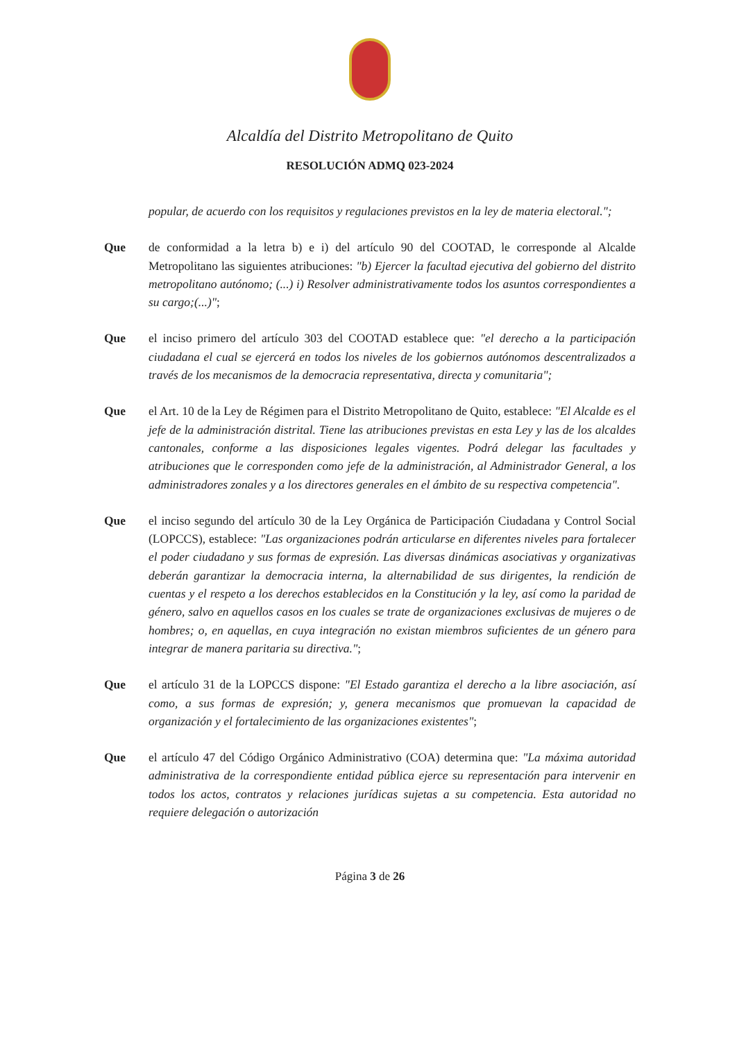Alcaldía del Distrito Metropolitano de Quito
RESOLUCIÓN ADMQ 023-2024
popular, de acuerdo con los requisitos y regulaciones previstos en la ley de materia electoral.";
Que de conformidad a la letra b) e i) del artículo 90 del COOTAD, le corresponde al Alcalde Metropolitano las siguientes atribuciones: "b) Ejercer la facultad ejecutiva del gobierno del distrito metropolitano autónomo; (...) i) Resolver administrativamente todos los asuntos correspondientes a su cargo;(...)";
Que el inciso primero del artículo 303 del COOTAD establece que: "el derecho a la participación ciudadana el cual se ejercerá en todos los niveles de los gobiernos autónomos descentralizados a través de los mecanismos de la democracia representativa, directa y comunitaria";
Que el Art. 10 de la Ley de Régimen para el Distrito Metropolitano de Quito, establece: "El Alcalde es el jefe de la administración distrital. Tiene las atribuciones previstas en esta Ley y las de los alcaldes cantonales, conforme a las disposiciones legales vigentes. Podrá delegar las facultades y atribuciones que le corresponden como jefe de la administración, al Administrador General, a los administradores zonales y a los directores generales en el ámbito de su respectiva competencia".
Que el inciso segundo del artículo 30 de la Ley Orgánica de Participación Ciudadana y Control Social (LOPCCS), establece: "Las organizaciones podrán articularse en diferentes niveles para fortalecer el poder ciudadano y sus formas de expresión. Las diversas dinámicas asociativas y organizativas deberán garantizar la democracia interna, la alternabilidad de sus dirigentes, la rendición de cuentas y el respeto a los derechos establecidos en la Constitución y la ley, así como la paridad de género, salvo en aquellos casos en los cuales se trate de organizaciones exclusivas de mujeres o de hombres; o, en aquellas, en cuya integración no existan miembros suficientes de un género para integrar de manera paritaria su directiva.";
Que el artículo 31 de la LOPCCS dispone: "El Estado garantiza el derecho a la libre asociación, así como, a sus formas de expresión; y, genera mecanismos que promuevan la capacidad de organización y el fortalecimiento de las organizaciones existentes";
Que el artículo 47 del Código Orgánico Administrativo (COA) determina que: "La máxima autoridad administrativa de la correspondiente entidad pública ejerce su representación para intervenir en todos los actos, contratos y relaciones jurídicas sujetas a su competencia. Esta autoridad no requiere delegación o autorización
Página 3 de 26